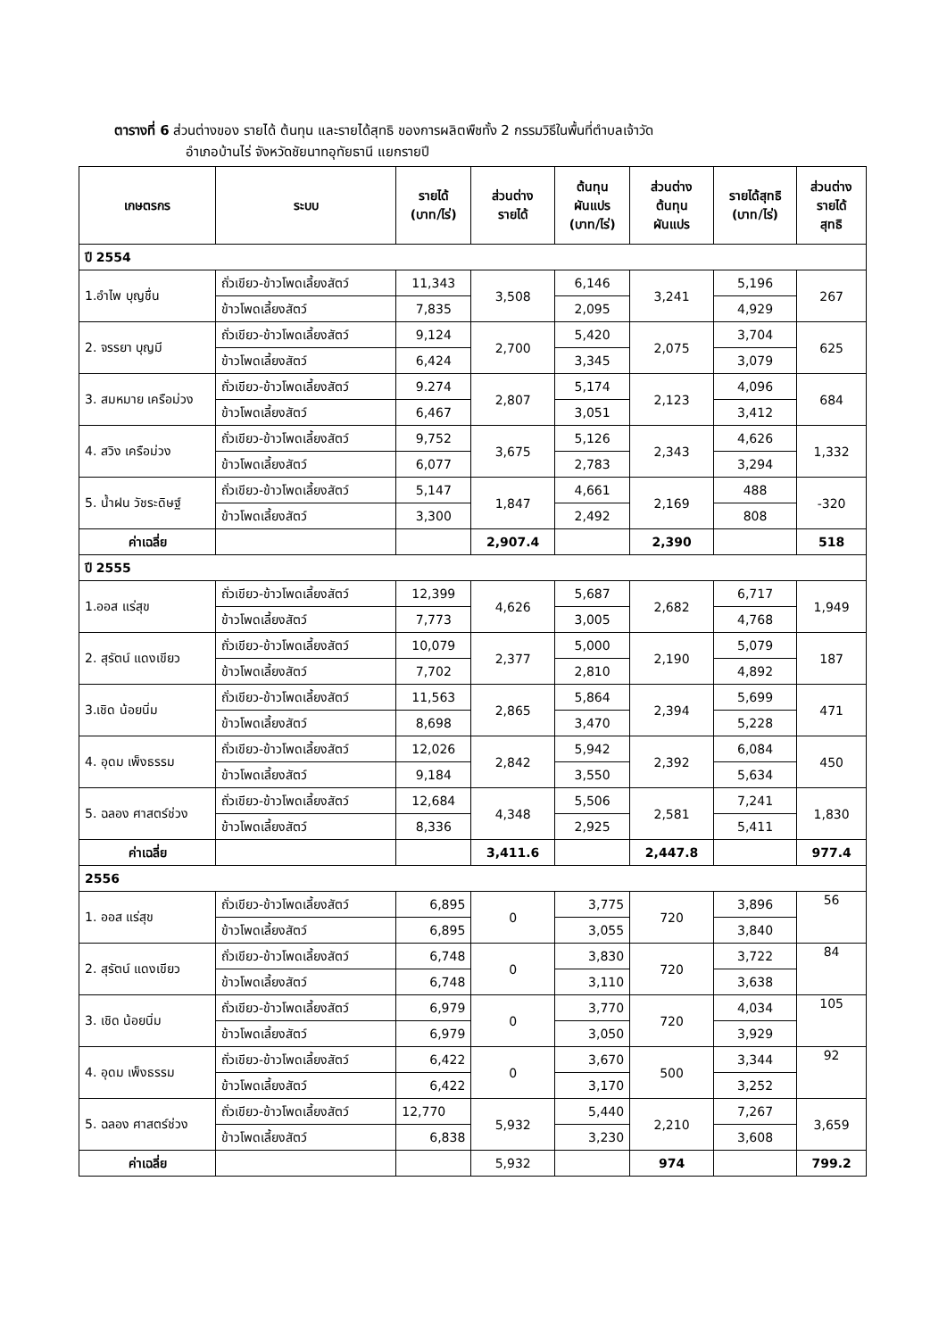ตารางที่ 6 ส่วนต่างของ รายได้ ต้นทุน และรายได้สุทธิ ของการผลิตพืชทั้ง 2 กรรมวิธีในพื้นที่ตำบลเจ้าวัด
อำเภอบ้านไร่ จังหวัดชัยนาทอุทัยธานี แยกรายปี
| เกษตรกร | ระบบ | รายได้ (บาท/ไร่) | ส่วนต่าง รายได้ | ต้นทุน ผันแปร (บาท/ไร่) | ส่วนต่าง ต้นทุน ผันแปร | รายได้สุทธิ (บาท/ไร่) | ส่วนต่าง รายได้ สุทธิ |
| --- | --- | --- | --- | --- | --- | --- | --- |
| ปี 2554 | | | | | | | |
| 1.อำไพ บุญชื่น | ถั่วเขียว-ข้าวโพดเลี้ยงสัตว์ | 11,343 | 3,508 | 6,146 | 3,241 | 5,196 | 267 |
| | ข้าวโพดเลี้ยงสัตว์ | 7,835 | | 2,095 | | 4,929 | |
| 2. จรรยา บุญมี | ถั่วเขียว-ข้าวโพดเลี้ยงสัตว์ | 9,124 | 2,700 | 5,420 | 2,075 | 3,704 | 625 |
| | ข้าวโพดเลี้ยงสัตว์ | 6,424 | | 3,345 | | 3,079 | |
| 3. สมหมาย เครือม่วง | ถั่วเขียว-ข้าวโพดเลี้ยงสัตว์ | 9.274 | 2,807 | 5,174 | 2,123 | 4,096 | 684 |
| | ข้าวโพดเลี้ยงสัตว์ | 6,467 | | 3,051 | | 3,412 | |
| 4. สวิง เครือม่วง | ถั่วเขียว-ข้าวโพดเลี้ยงสัตว์ | 9,752 | 3,675 | 5,126 | 2,343 | 4,626 | 1,332 |
| | ข้าวโพดเลี้ยงสัตว์ | 6,077 | | 2,783 | | 3,294 | |
| 5. น้ำฝน วัชระดิษฐ์ | ถั่วเขียว-ข้าวโพดเลี้ยงสัตว์ | 5,147 | 1,847 | 4,661 | 2,169 | 488 | -320 |
| | ข้าวโพดเลี้ยงสัตว์ | 3,300 | | 2,492 | | 808 | |
| ค่าเฉลี่ย | | | 2,907.4 | | 2,390 | | 518 |
| ปี 2555 | | | | | | | |
| 1.ออส แร่สุข | ถั่วเขียว-ข้าวโพดเลี้ยงสัตว์ | 12,399 | 4,626 | 5,687 | 2,682 | 6,717 | 1,949 |
| | ข้าวโพดเลี้ยงสัตว์ | 7,773 | | 3,005 | | 4,768 | |
| 2. สุรัตน์ แดงเขียว | ถั่วเขียว-ข้าวโพดเลี้ยงสัตว์ | 10,079 | 2,377 | 5,000 | 2,190 | 5,079 | 187 |
| | ข้าวโพดเลี้ยงสัตว์ | 7,702 | | 2,810 | | 4,892 | |
| 3.เชิด น้อยนิ่ม | ถั่วเขียว-ข้าวโพดเลี้ยงสัตว์ | 11,563 | 2,865 | 5,864 | 2,394 | 5,699 | 471 |
| | ข้าวโพดเลี้ยงสัตว์ | 8,698 | | 3,470 | | 5,228 | |
| 4. อุดม เพ็งธรรม | ถั่วเขียว-ข้าวโพดเลี้ยงสัตว์ | 12,026 | 2,842 | 5,942 | 2,392 | 6,084 | 450 |
| | ข้าวโพดเลี้ยงสัตว์ | 9,184 | | 3,550 | | 5,634 | |
| 5. ฉลอง ศาสตร์ช่วง | ถั่วเขียว-ข้าวโพดเลี้ยงสัตว์ | 12,684 | 4,348 | 5,506 | 2,581 | 7,241 | 1,830 |
| | ข้าวโพดเลี้ยงสัตว์ | 8,336 | | 2,925 | | 5,411 | |
| ค่าเฉลี่ย | | | 3,411.6 | | 2,447.8 | | 977.4 |
| 2556 | | | | | | | |
| 1. ออส แร่สุข | ถั่วเขียว-ข้าวโพดเลี้ยงสัตว์ | 6,895 | 0 | 3,775 | 720 | 3,896 | 56 |
| | ข้าวโพดเลี้ยงสัตว์ | 6,895 | | 3,055 | | 3,840 | |
| 2. สุรัตน์ แดงเขียว | ถั่วเขียว-ข้าวโพดเลี้ยงสัตว์ | 6,748 | 0 | 3,830 | 720 | 3,722 | 84 |
| | ข้าวโพดเลี้ยงสัตว์ | 6,748 | | 3,110 | | 3,638 | |
| 3. เชิด น้อยนิ่ม | ถั่วเขียว-ข้าวโพดเลี้ยงสัตว์ | 6,979 | 0 | 3,770 | 720 | 4,034 | 105 |
| | ข้าวโพดเลี้ยงสัตว์ | 6,979 | | 3,050 | | 3,929 | |
| 4. อุดม เพ็งธรรม | ถั่วเขียว-ข้าวโพดเลี้ยงสัตว์ | 6,422 | 0 | 3,670 | 500 | 3,344 | 92 |
| | ข้าวโพดเลี้ยงสัตว์ | 6,422 | | 3,170 | | 3,252 | |
| 5. ฉลอง ศาสตร์ช่วง | ถั่วเขียว-ข้าวโพดเลี้ยงสัตว์ | 12,770 | 5,932 | 5,440 | 2,210 | 7,267 | 3,659 |
| | ข้าวโพดเลี้ยงสัตว์ | 6,838 | | 3,230 | | 3,608 | |
| ค่าเฉลี่ย | | | 5,932 | | 974 | | 799.2 |